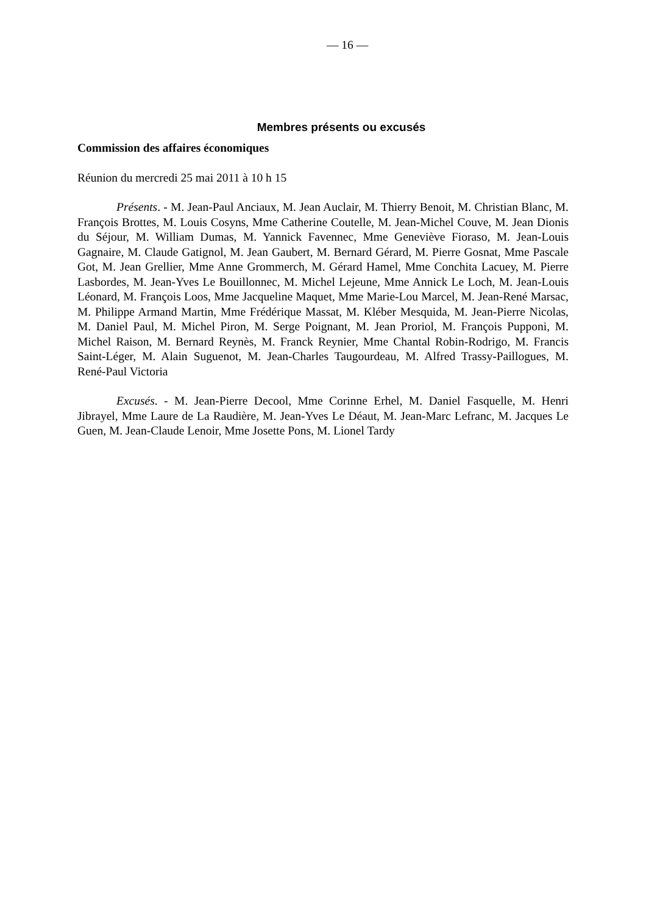— 16 —
Membres présents ou excusés
Commission des affaires économiques
Réunion du mercredi 25 mai 2011 à 10 h 15
Présents. - M. Jean-Paul Anciaux, M. Jean Auclair, M. Thierry Benoit, M. Christian Blanc, M. François Brottes, M. Louis Cosyns, Mme Catherine Coutelle, M. Jean-Michel Couve, M. Jean Dionis du Séjour, M. William Dumas, M. Yannick Favennec, Mme Geneviève Fioraso, M. Jean-Louis Gagnaire, M. Claude Gatignol, M. Jean Gaubert, M. Bernard Gérard, M. Pierre Gosnat, Mme Pascale Got, M. Jean Grellier, Mme Anne Grommerch, M. Gérard Hamel, Mme Conchita Lacuey, M. Pierre Lasbordes, M. Jean-Yves Le Bouillonnec, M. Michel Lejeune, Mme Annick Le Loch, M. Jean-Louis Léonard, M. François Loos, Mme Jacqueline Maquet, Mme Marie-Lou Marcel, M. Jean-René Marsac, M. Philippe Armand Martin, Mme Frédérique Massat, M. Kléber Mesquida, M. Jean-Pierre Nicolas, M. Daniel Paul, M. Michel Piron, M. Serge Poignant, M. Jean Proriol, M. François Pupponi, M. Michel Raison, M. Bernard Reynès, M. Franck Reynier, Mme Chantal Robin-Rodrigo, M. Francis Saint-Léger, M. Alain Suguenot, M. Jean-Charles Taugourdeau, M. Alfred Trassy-Paillogues, M. René-Paul Victoria
Excusés. - M. Jean-Pierre Decool, Mme Corinne Erhel, M. Daniel Fasquelle, M. Henri Jibrayel, Mme Laure de La Raudière, M. Jean-Yves Le Déaut, M. Jean-Marc Lefranc, M. Jacques Le Guen, M. Jean-Claude Lenoir, Mme Josette Pons, M. Lionel Tardy